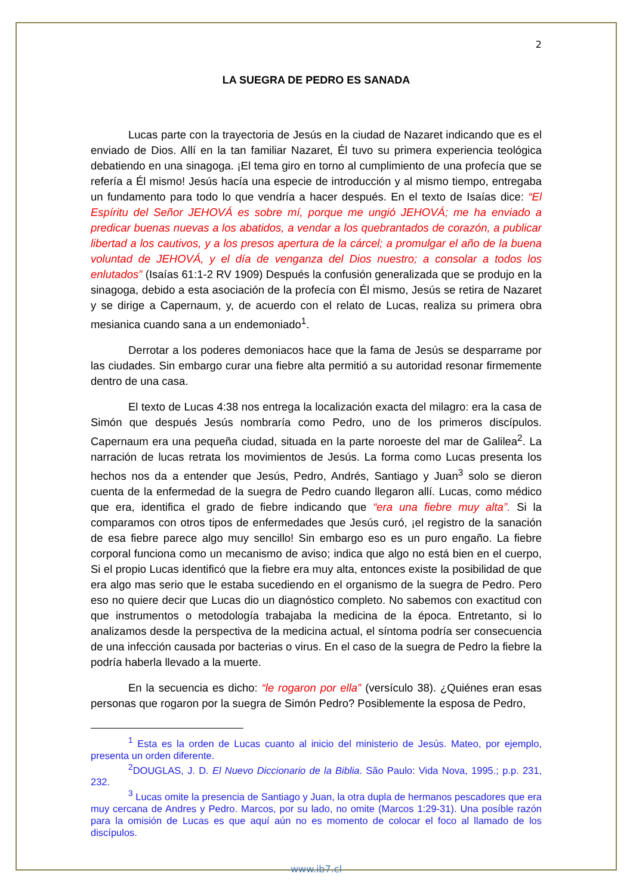2
LA SUEGRA DE PEDRO ES SANADA
Lucas parte con la trayectoria de Jesús en la ciudad de Nazaret indicando que es el enviado de Dios. Allí en la tan familiar Nazaret, Él tuvo su primera experiencia teológica debatiendo en una sinagoga. ¡El tema giro en torno al cumplimiento de una profecía que se refería a Él mismo! Jesús hacía una especie de introducción y al mismo tiempo, entregaba un fundamento para todo lo que vendría a hacer después. En el texto de Isaías dice: “El Espíritu del Señor JEHOVÁ es sobre mí, porque me ungió JEHOVÁ; me ha enviado a predicar buenas nuevas a los abatidos, a vendar a los quebrantados de corazón, a publicar libertad a los cautivos, y a los presos apertura de la cárcel; a promulgar el año de la buena voluntad de JEHOVÁ, y el día de venganza del Dios nuestro; a consolar a todos los enlutados” (Isaías 61:1-2 RV 1909) Después la confusión generalizada que se produjo en la sinagoga, debido a esta asociación de la profecía con Él mismo, Jesús se retira de Nazaret y se dirige a Capernaum, y, de acuerdo con el relato de Lucas, realiza su primera obra mesianica cuando sana a un endemoniado<sup>1</sup>.
Derrotar a los poderes demoniacos hace que la fama de Jesús se desparrame por las ciudades. Sin embargo curar una fiebre alta permitió a su autoridad resonar firmemente dentro de una casa.
El texto de Lucas 4:38 nos entrega la localización exacta del milagro: era la casa de Simón que después Jesús nombraría como Pedro, uno de los primeros discípulos. Capernaum era una pequeña ciudad, situada en la parte noroeste del mar de Galilea<sup>2</sup>. La narración de lucas retrata los movimientos de Jesús. La forma como Lucas presenta los hechos nos da a entender que Jesús, Pedro, Andrés, Santiago y Juan<sup>3</sup> solo se dieron cuenta de la enfermedad de la suegra de Pedro cuando llegaron allí. Lucas, como médico que era, identifica el grado de fiebre indicando que “era una fiebre muy alta”. Si la comparamos con otros tipos de enfermedades que Jesús curó, ¡el registro de la sanación de esa fiebre parece algo muy sencillo! Sin embargo eso es un puro engaño. La fiebre corporal funciona como un mecanismo de aviso; indica que algo no está bien en el cuerpo, Si el propio Lucas identificó que la fiebre era muy alta, entonces existe la posibilidad de que era algo mas serio que le estaba sucediendo en el organismo de la suegra de Pedro. Pero eso no quiere decir que Lucas dio un diagnóstico completo. No sabemos con exactitud con que instrumentos o metodología trabajaba la medicina de la época. Entretanto, si lo analizamos desde la perspectiva de la medicina actual, el síntoma podría ser consecuencia de una infección causada por bacterias o virus. En el caso de la suegra de Pedro la fiebre la podría haberla llevado a la muerte.
En la secuencia es dicho: “le rogaron por ella” (versículo 38). ¿Quiénes eran esas personas que rogaron por la suegra de Simón Pedro? Posiblemente la esposa de Pedro,
<sup>1</sup> Esta es la orden de Lucas cuanto al inicio del ministerio de Jesús. Mateo, por ejemplo, presenta un orden diferente.
<sup>2</sup> DOUGLAS, J. D. El Nuevo Diccionario de la Biblia. São Paulo: Vida Nova, 1995.; p.p. 231, 232.
<sup>3</sup> Lucas omite la presencia de Santiago y Juan, la otra dupla de hermanos pescadores que era muy cercana de Andres y Pedro. Marcos, por su lado, no omite (Marcos 1:29-31). Una posíble razón para la omisión de Lucas es que aquí aún no es momento de colocar el foco al llamado de los discípulos.
www.ib7.cl